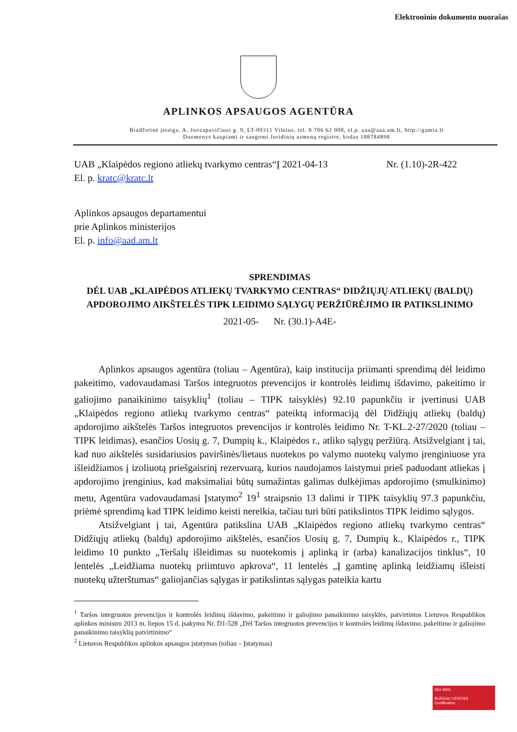Elektroninio dokumento nuorašas
APLINKOS APSAUGOS AGENTŪRA
Biudžetinė įstaiga, A. Juozapavičiaus g. 9, LT-09311 Vilnius, tel. 8 706 62 008, el.p. aaa@aaa.am.lt, http://gamta.lt
Duomenys kaupiami ir saugomi Juridinių asmenų registre, kodas 188784898
UAB „Klaipėdos regiono atliekų tvarkymo centras“
El. p. kratc@kratc.lt
Į 2021-04-13 Nr. (1.10)-2R-422
Aplinkos apsaugos departamentui
prie Aplinkos ministerijos
El. p. info@aad.am.lt
SPRENDIMAS
DĖL UAB „KLAIPĖDOS ATLIEKŲ TVARKYMO CENTRAS“ DIDŽIŲJŲ ATLIEKŲ (BALDŲ) APDOROJIMO AIKŠTELĖS TIPK LEIDIMO SĄLYGŲ PERŽIŪRĖJIMO IR PATIKSLINIMO
2021-05- Nr. (30.1)-A4E-
Aplinkos apsaugos agentūra (toliau – Agentūra), kaip institucija priimanti sprendimą dėl leidimo pakeitimo, vadovaudamasi Taršos integruotos prevencijos ir kontrolės leidimų išdavimo, pakeitimo ir galiojimo panaikinimo taisyklių<sup>1</sup> (toliau – TIPK taisyklės) 92.10 papunkčiu ir įvertinusi UAB „Klaipėdos regiono atliekų tvarkymo centras“ pateiktą informaciją dėl Didžiųjų atliekų (baldų) apdorojimo aikštelės Taršos integruotos prevencijos ir kontrolės leidimo Nr. T-KL.2-27/2020 (toliau – TIPK leidimas), esančios Uosių g. 7, Dumpių k., Klaipėdos r., atliko sąlygų peržiūrą. Atsižvelgiant į tai, kad nuo aikštelės susidariusios paviršinės/lietaus nuotekos po valymo nuotekų valymo įrenginiuose yra išleidžiamos į izoliuotą priešgaisrinį rezervuarą, kurios naudojamos laistymui prieš paduodant atliekas į apdorojimo įrenginius, kad maksimaliai būtų sumažintas galimas dulkėjimas apdorojimo (smulkinimo) metu, Agentūra vadovaudamasi Įstatymo<sup>2</sup> 19<sup>1</sup> straipsnio 13 dalimi ir TIPK taisyklių 97.3 papunkčiu, priėmė sprendimą kad TIPK leidimo keisti nereikia, tačiau turi būti patikslintos TIPK leidimo sąlygos.
Atsižvelgiant į tai, Agentūra patikslina UAB „Klaipėdos regiono atliekų tvarkymo centras“ Didžiųjų atliekų (baldų) apdorojimo aikštelės, esančios Uosių g. 7, Dumpių k., Klaipėdos r., TIPK leidimo 10 punkto „Teršalų išleidimas su nuotekomis į aplinką ir (arba) kanalizacijos tinklus“, 10 lentelės „Leidžiama nuotekų priimtuvo apkrova“, 11 lentelės „Į gamtinę aplinką leidžiamų išleisti nuotekų užterštumas“ galiojančias sąlygas ir patikslintas sąlygas pateikia kartu
<sup>1</sup> Taršos integruotos prevencijos ir kontrolės leidimų išdavimo, pakeitimo ir galiojimo panaikinimo taisyklės, patvirtintos Lietuvos Respublikos aplinkos ministro 2013 m. liepos 15 d. įsakymu Nr. D1-528 „Dėl Taršos integruotos prevencijos ir kontrolės leidimų išdavimo, pakeitimo ir galiojimo panaikinimo taisyklių patvirtinimo“
<sup>2</sup> Lietuvos Respublikos aplinkos apsaugos įstatymas (toliau – Įstatymas)
ISO 9001
BUREAU VERITAS
Certification